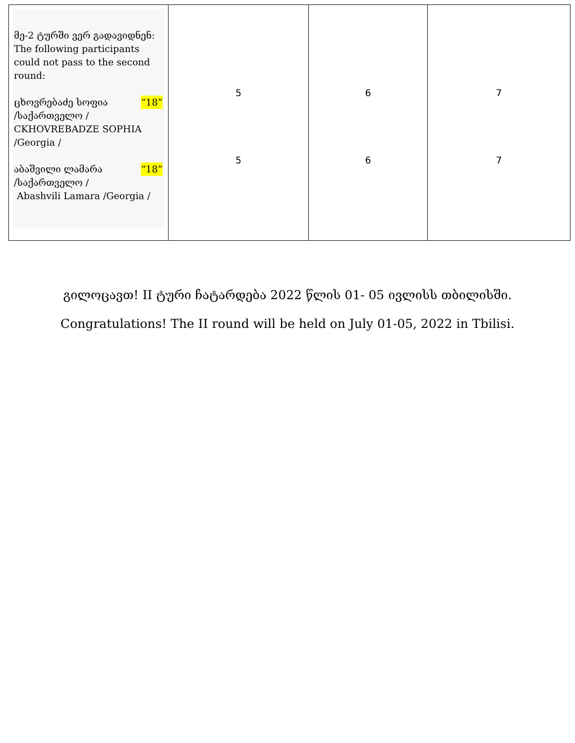| მე-2 ტურში ვერ გადავიდნენ: The following participants could not pass to the second round: “18” ცხოვრებაძე სოფია /საქართველო / CKHOVREBADZE SOPHIA /Georgia / “18” აბაშვილი ლამარა /საქართველო / Abashvili Lamara /Georgia / | 5 5 | 6 6 | 7 7 |
გილოცავთ! II ტური ჩატარდება 2022 წლის 01- 05 ივლისს თბილისში.
Congratulations! The II round will be held on July 01-05, 2022 in Tbilisi.